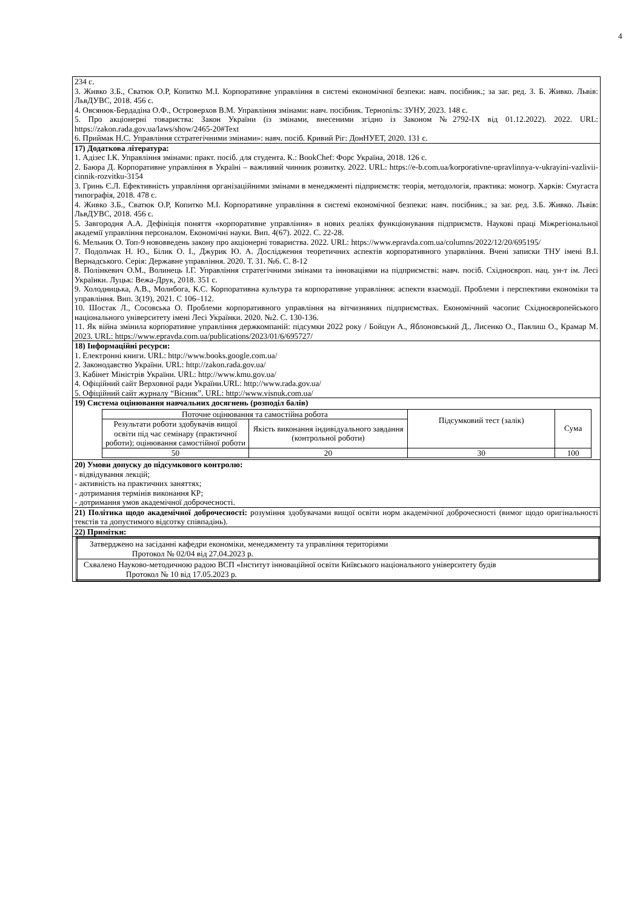4
| 234 с. 3. Живко З.Б., Сватюк О.Р, Копитко М.І. Корпоративне управління в системі економічної безпеки: навч. посібник.; за заг. ред. З. Б. Живко. Львів: ЛьвДУВС, 2018. 456 с. 4. Овсянюк-Бердадіна О.Ф., Островерхов В.М. Управління змінами: навч. посібник. Тернопіль: ЗУНУ, 2023. 148 с. 5. Про акціонерні товариства: Закон України (із змінами, внесеними згідно із Законом №2792-IX від 01.12.2022). 2022. URL: https://zakon.rada.gov.ua/laws/show/2465-20#Text 6. Приймак Н.С. Управління сстратегічними змінами»: навч. посіб. Кривий Ріг: ДонНУЕТ, 2020. 131 с. |
| 17) Додаткова література: 1. Адізес І.К. Управління змінами: практ. посіб. для студента. К.: BookChef: Форс Україна, 2018. 126 с. 2. Баюра Д. Корпоративне управління в Україні – важливий чинник розвитку. 2022. URL: https://e-b.com.ua/korporativne-upravlinnya-v-ukrayini-vazlivii-cinnik-rozvitku-3154 3. Гринь Є.Л. Ефективність управління організаційними змінами в менеджменті підприємств: теорія, методологія, практика: моногр. Харків: Смугаста типографія, 2018. 478 с. 4. Живко З.Б., Сватюк О.Р, Копитко М.І. Корпоративне управління в системі економічної безпеки: навч. посібник.; за заг. ред. З.Б. Живко. Львів: ЛьвДУВС, 2018. 456 с. 5. Завгородня А.А. Дефініція поняття «корпоративне управління» в нових реаліях функціонування підприємств. Наукові праці Міжрегіональної академії управління персоналом. Економічні науки. Вип. 4(67). 2022. С. 22-28. 6. Мельник О. Топ-9 нововведень закону про акціонерні товариства. 2022. URL: https://www.epravda.com.ua/columns/2022/12/20/695195/ 7. Подольчак Н. Ю., Білик О. І., Джурик Ю. А. Дослідження теоретичних аспектів корпоративного упарвління. Вчені записки ТНУ імені В.І. Вернадського. Серія: Державне управління. 2020. Т. 31. №6. С. 8-12 8. Полінкевич О.М., Волинець І.Г. Управління стратегічними змінами та інноваціями на підприємстві: навч. посіб. Східноєвроп. нац. ун-т ім. Лесі Українки. Луцьк: Вежа-Друк, 2018. 351 с. 9. Холодницька, А.В., Молибога, К.С. Корпоративна культура та корпоративне управління: аспекти взаємодії. Проблеми і перспективи економіки та управління. Вип. 3(19), 2021. С 106–112. 10. Шостак Л., Сосовська О. Проблеми корпоративного управління на вітчизняних підприємствах. Економічний часопис Східноєвропейського національного університету імені Лесі Українки. 2020. №2. С. 130-136. 11. Як війна змінила корпоративне управління держкомпаній: підсумки 2022 року / Бойцун А., Яблоновський Д., Лисенко О., Павлиш О., Крамар М. 2023. URL: https://www.epravda.com.ua/publications/2023/01/6/695727/ |
| 18) Інформаційні ресурси: 1. Електронні книги. URL: http://www.books.google.com.ua/ 2. Законодавство України. URL: http://zakon.rada.gov.ua/ 3. Кабінет Міністрів України. URL: http://www.kmu.gov.ua/ 4. Офіційний сайт Верховної ради України.URL: http://www.rada.gov.ua/ 5. Офіційний сайт журналу “Вісник”. URL: http://www.visnuk.com.ua/ |
| 19) Система оцінювання навчальних досягнень (розподіл балів) / Поточне оцінювання та самостійна робота / / Підсумковий тест (залік) / Сума / / Результати роботи здобувачів вищої освіти під час семінару (практичної роботи); оцінювання самостійної роботи / Якість виконання індивідуального завдання (контрольної роботи) / / / / 50 / 20 / 30 / 100 / |
| 20) Умови допуску до підсумкового контролю: - відвідування лекцій; - активність на практичних заняттях; - дотримання термінів виконання КР; - дотримання умов академічної доброчесності. |
| 21) Політика щодо академічної доброчесності: розуміння здобувачами вищої освіти норм академічної доброчесності (вимог щодо оригінальності текстів та допустимого відсотку співпадінь). |
| 22) Примітки: |
| / Затверджено на засіданні кафедри економіки, менеджменту та управління територіями Протокол № 02/04 від 27.04.2023 р. / / Схвалено Науково-методичною радою ВСП «Інститут інноваційної освіти Київського національного університету будів Протокол № 10 від 17.05.2023 р. / |